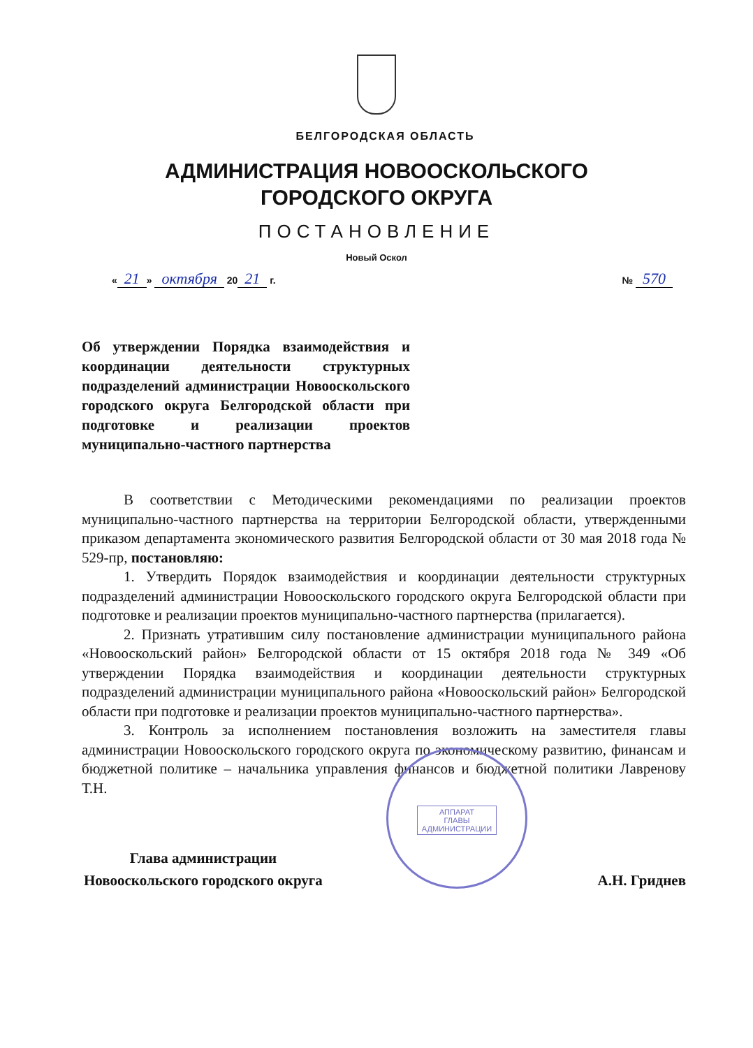БЕЛГОРОДСКАЯ ОБЛАСТЬ
АДМИНИСТРАЦИЯ НОВООСКОЛЬСКОГО
ГОРОДСКОГО ОКРУГА
ПОСТАНОВЛЕНИЕ
Новый Оскол
« 21 » октября 20 21 г. № 570
Об утверждении Порядка взаимодействия и координации деятельности структурных подразделений администрации Новооскольского городского округа Белгородской области при подготовке и реализации проектов муниципально-частного партнерства
В соответствии с Методическими рекомендациями по реализации проектов муниципально-частного партнерства на территории Белгородской области, утвержденными приказом департамента экономического развития Белгородской области от 30 мая 2018 года № 529-пр, постановляю:
1. Утвердить Порядок взаимодействия и координации деятельности структурных подразделений администрации Новооскольского городского округа Белгородской области при подготовке и реализации проектов муниципально-частного партнерства (прилагается).
2. Признать утратившим силу постановление администрации муниципального района «Новооскольский район» Белгородской области от 15 октября 2018 года № 349 «Об утверждении Порядка взаимодействия и координации деятельности структурных подразделений администрации муниципального района «Новооскольский район» Белгородской области при подготовке и реализации проектов муниципально-частного партнерства».
3. Контроль за исполнением постановления возложить на заместителя главы администрации Новооскольского городского округа по экономическому развитию, финансам и бюджетной политике – начальника управления финансов и бюджетной политики Лавренову Т.Н.
Глава администрации
Новооскольского городского округа
А.Н. Гриднев
АППАРАТ
ГЛАВЫ
АДМИНИСТРАЦИИ